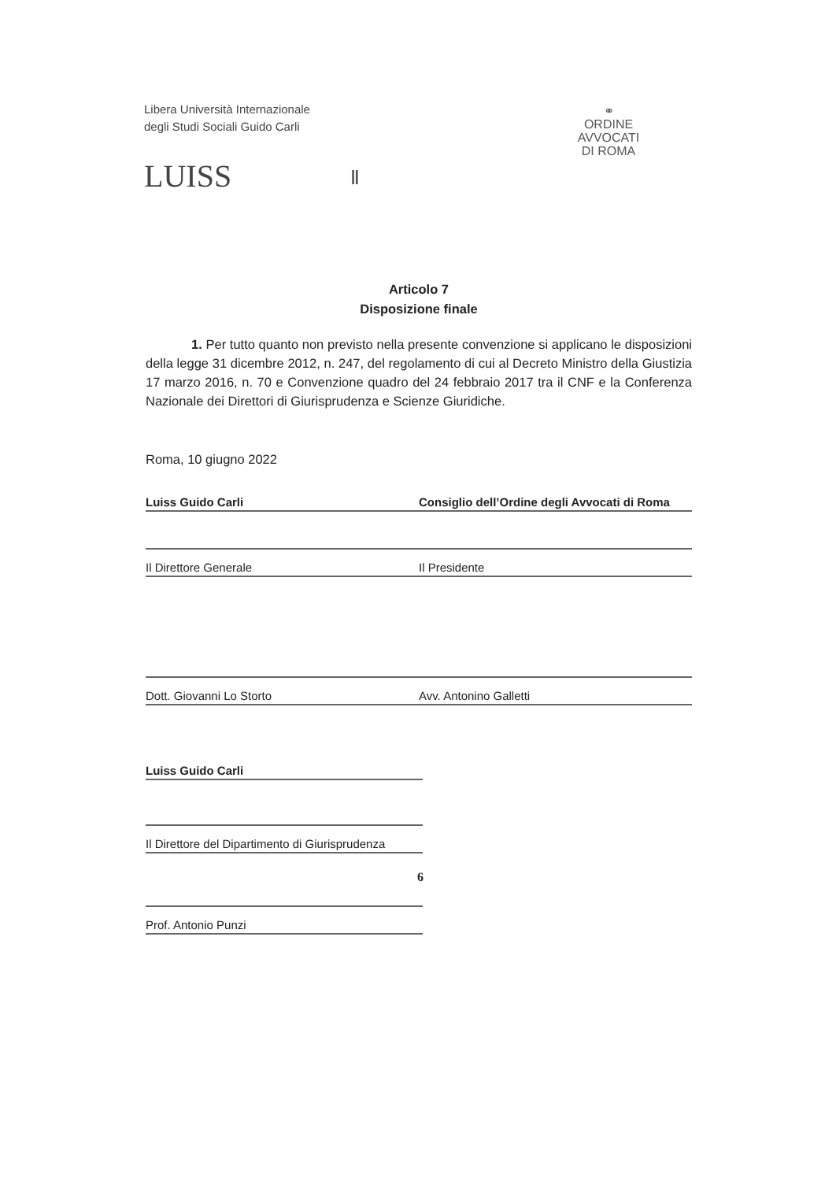Libera Università Internazionale
degli Studi Sociali Guido Carli
LUISS Ⅱ
⚭
ORDINE
AVVOCATI
DI ROMA
Articolo 7
Disposizione finale
1. Per tutto quanto non previsto nella presente convenzione si applicano le disposizioni della legge 31 dicembre 2012, n. 247, del regolamento di cui al Decreto Ministro della Giustizia 17 marzo 2016, n. 70 e Convenzione quadro del 24 febbraio 2017 tra il CNF e la Conferenza Nazionale dei Direttori di Giurisprudenza e Scienze Giuridiche.
Roma, 10 giugno 2022
| Luiss Guido Carli | Consiglio dell’Ordine degli Avvocati di Roma |
| Il Direttore Generale | Il Presidente |
| Dott. Giovanni Lo Storto | Avv. Antonino Galletti |
| Luiss Guido Carli |
| Il Direttore del Dipartimento di Giurisprudenza |
| Prof. Antonio Punzi |
6